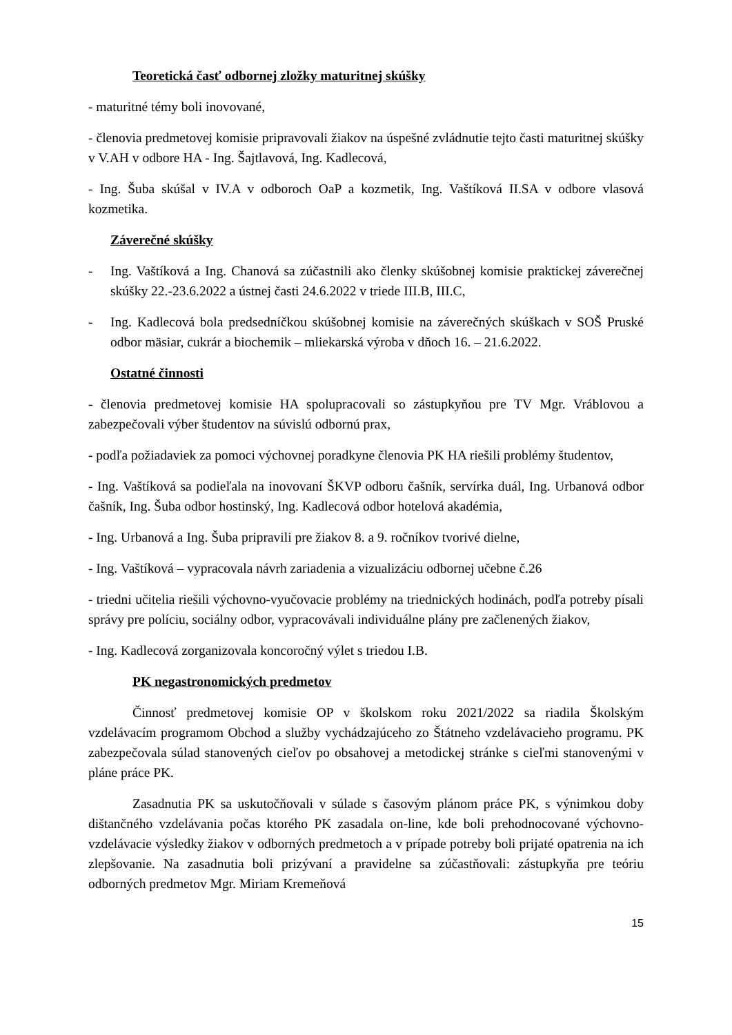Teoretická časť odbornej zložky maturitnej skúšky
- maturitné témy boli inovované,
- členovia predmetovej komisie pripravovali žiakov na úspešné zvládnutie tejto časti maturitnej skúšky v V.AH v odbore HA - Ing. Šajtlavová, Ing. Kadlecová,
- Ing. Šuba skúšal v IV.A v odboroch OaP a kozmetik, Ing. Vaštíková II.SA v odbore vlasová kozmetika.
Záverečné skúšky
- Ing. Vaštíková a Ing. Chanová sa zúčastnili ako členky skúšobnej komisie praktickej záverečnej skúšky 22.-23.6.2022 a ústnej časti 24.6.2022 v triede III.B, III.C,
- Ing. Kadlecová bola predsedníčkou skúšobnej komisie na záverečných skúškach v SOŠ Pruské odbor mäsiar, cukrár a biochemik – mliekarská výroba v dňoch 16. – 21.6.2022.
Ostatné činnosti
- členovia predmetovej komisie HA spolupracovali so zástupkyňou pre TV Mgr. Vráblovou a zabezpečovali výber študentov na súvislú odbornú prax,
- podľa požiadaviek za pomoci výchovnej poradkyne členovia PK HA riešili problémy študentov,
- Ing. Vaštíková sa podieľala na inovovaní ŠKVP odboru čašník, servírka duál, Ing. Urbanová odbor čašník, Ing. Šuba odbor hostinský, Ing. Kadlecová odbor hotelová akadémia,
- Ing. Urbanová a Ing. Šuba pripravili pre žiakov 8. a 9. ročníkov tvorivé dielne,
- Ing. Vaštíková – vypracovala návrh zariadenia a vizualizáciu odbornej učebne č.26
- triedni učitelia riešili výchovno-vyučovacie problémy na triednických hodinách, podľa potreby písali správy pre políciu, sociálny odbor, vypracovávali individuálne plány pre začlenených žiakov,
- Ing. Kadlecová zorganizovala koncoročný výlet s triedou I.B.
PK negastronomických predmetov
Činnosť predmetovej komisie OP v školskom roku 2021/2022 sa riadila Školským vzdelávacím programom Obchod a služby vychádzajúceho zo Štátneho vzdelávacieho programu. PK zabezpečovala súlad stanovených cieľov po obsahovej a metodickej stránke s cieľmi stanovenými v pláne práce PK.
Zasadnutia PK sa uskutočňovali v súlade s časovým plánom práce PK, s výnimkou doby dištančného vzdelávania počas ktorého PK zasadala on-line, kde boli prehodnocované výchovno-vzdelávacie výsledky žiakov v odborných predmetoch a v prípade potreby boli prijaté opatrenia na ich zlepšovanie. Na zasadnutia boli prizývaní a pravidelne sa zúčastňovali: zástupkyňa pre teóriu odborných predmetov Mgr. Miriam Kremeňová
15